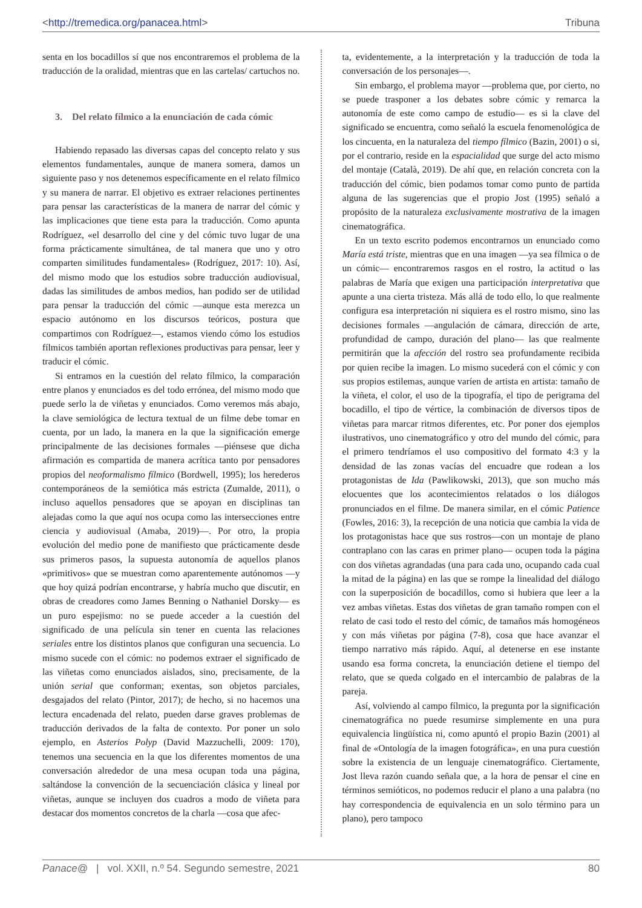<http://tremedica.org/panacea.html> Tribuna
senta en los bocadillos sí que nos encontraremos el problema de la traducción de la oralidad, mientras que en las cartelas/ cartuchos no.
3. Del relato fílmico a la enunciación de cada cómic
Habiendo repasado las diversas capas del concepto relato y sus elementos fundamentales, aunque de manera somera, damos un siguiente paso y nos detenemos específicamente en el relato fílmico y su manera de narrar. El objetivo es extraer relaciones pertinentes para pensar las características de la manera de narrar del cómic y las implicaciones que tiene esta para la traducción. Como apunta Rodríguez, «el desarrollo del cine y del cómic tuvo lugar de una forma prácticamente simultánea, de tal manera que uno y otro comparten similitudes fundamentales» (Rodríguez, 2017: 10). Así, del mismo modo que los estudios sobre traducción audiovisual, dadas las similitudes de ambos medios, han podido ser de utilidad para pensar la traducción del cómic —aunque esta merezca un espacio autónomo en los discursos teóricos, postura que compartimos con Rodríguez—, estamos viendo cómo los estudios fílmicos también aportan reflexiones productivas para pensar, leer y traducir el cómic.
Si entramos en la cuestión del relato fílmico, la comparación entre planos y enunciados es del todo errónea, del mismo modo que puede serlo la de viñetas y enunciados. Como veremos más abajo, la clave semiológica de lectura textual de un filme debe tomar en cuenta, por un lado, la manera en la que la significación emerge principalmente de las decisiones formales —piénsese que dicha afirmación es compartida de manera acrítica tanto por pensadores propios del neoformalismo fílmico (Bordwell, 1995); los herederos contemporáneos de la semiótica más estricta (Zumalde, 2011), o incluso aquellos pensadores que se apoyan en disciplinas tan alejadas como la que aquí nos ocupa como las intersecciones entre ciencia y audiovisual (Amaba, 2019)—. Por otro, la propia evolución del medio pone de manifiesto que prácticamente desde sus primeros pasos, la supuesta autonomía de aquellos planos «primitivos» que se muestran como aparentemente autónomos —y que hoy quizá podrían encontrarse, y habría mucho que discutir, en obras de creadores como James Benning o Nathaniel Dorsky— es un puro espejismo: no se puede acceder a la cuestión del significado de una película sin tener en cuenta las relaciones seriales entre los distintos planos que configuran una secuencia. Lo mismo sucede con el cómic: no podemos extraer el significado de las viñetas como enunciados aislados, sino, precisamente, de la unión serial que conforman; exentas, son objetos parciales, desgajados del relato (Pintor, 2017); de hecho, si no hacemos una lectura encadenada del relato, pueden darse graves problemas de traducción derivados de la falta de contexto. Por poner un solo ejemplo, en Asterios Polyp (David Mazzuchelli, 2009: 170), tenemos una secuencia en la que los diferentes momentos de una conversación alrededor de una mesa ocupan toda una página, saltándose la convención de la secuenciación clásica y lineal por viñetas, aunque se incluyen dos cuadros a modo de viñeta para destacar dos momentos concretos de la charla —cosa que afec-
ta, evidentemente, a la interpretación y la traducción de toda la conversación de los personajes—.
Sin embargo, el problema mayor —problema que, por cierto, no se puede trasponer a los debates sobre cómic y remarca la autonomía de este como campo de estudio— es si la clave del significado se encuentra, como señaló la escuela fenomenológica de los cincuenta, en la naturaleza del tiempo fílmico (Bazin, 2001) o si, por el contrario, reside en la espacialidad que surge del acto mismo del montaje (Català, 2019). De ahí que, en relación concreta con la traducción del cómic, bien podamos tomar como punto de partida alguna de las sugerencias que el propio Jost (1995) señaló a propósito de la naturaleza exclusivamente mostrativa de la imagen cinematográfica.
En un texto escrito podemos encontrarnos un enunciado como María está triste, mientras que en una imagen —ya sea fílmica o de un cómic— encontraremos rasgos en el rostro, la actitud o las palabras de María que exigen una participación interpretativa que apunte a una cierta tristeza. Más allá de todo ello, lo que realmente configura esa interpretación ni siquiera es el rostro mismo, sino las decisiones formales —angulación de cámara, dirección de arte, profundidad de campo, duración del plano— las que realmente permitirán que la afección del rostro sea profundamente recibida por quien recibe la imagen. Lo mismo sucederá con el cómic y con sus propios estilemas, aunque varíen de artista en artista: tamaño de la viñeta, el color, el uso de la tipografía, el tipo de perigrama del bocadillo, el tipo de vértice, la combinación de diversos tipos de viñetas para marcar ritmos diferentes, etc. Por poner dos ejemplos ilustrativos, uno cinematográfico y otro del mundo del cómic, para el primero tendríamos el uso compositivo del formato 4:3 y la densidad de las zonas vacías del encuadre que rodean a los protagonistas de Ida (Pawlikowski, 2013), que son mucho más elocuentes que los acontecimientos relatados o los diálogos pronunciados en el filme. De manera similar, en el cómic Patience (Fowles, 2016: 3), la recepción de una noticia que cambia la vida de los protagonistas hace que sus rostros—con un montaje de plano contraplano con las caras en primer plano— ocupen toda la página con dos viñetas agrandadas (una para cada uno, ocupando cada cual la mitad de la página) en las que se rompe la linealidad del diálogo con la superposición de bocadillos, como si hubiera que leer a la vez ambas viñetas. Estas dos viñetas de gran tamaño rompen con el relato de casi todo el resto del cómic, de tamaños más homogéneos y con más viñetas por página (7-8), cosa que hace avanzar el tiempo narrativo más rápido. Aquí, al detenerse en ese instante usando esa forma concreta, la enunciación detiene el tiempo del relato, que se queda colgado en el intercambio de palabras de la pareja.
Así, volviendo al campo fílmico, la pregunta por la significación cinematográfica no puede resumirse simplemente en una pura equivalencia lingüística ni, como apuntó el propio Bazin (2001) al final de «Ontología de la imagen fotográfica», en una pura cuestión sobre la existencia de un lenguaje cinematográfico. Ciertamente, Jost lleva razón cuando señala que, a la hora de pensar el cine en términos semióticos, no podemos reducir el plano a una palabra (no hay correspondencia de equivalencia en un solo término para un plano), pero tampoco
Panace@ | vol. XXII, n.º 54. Segundo semestre, 2021 80